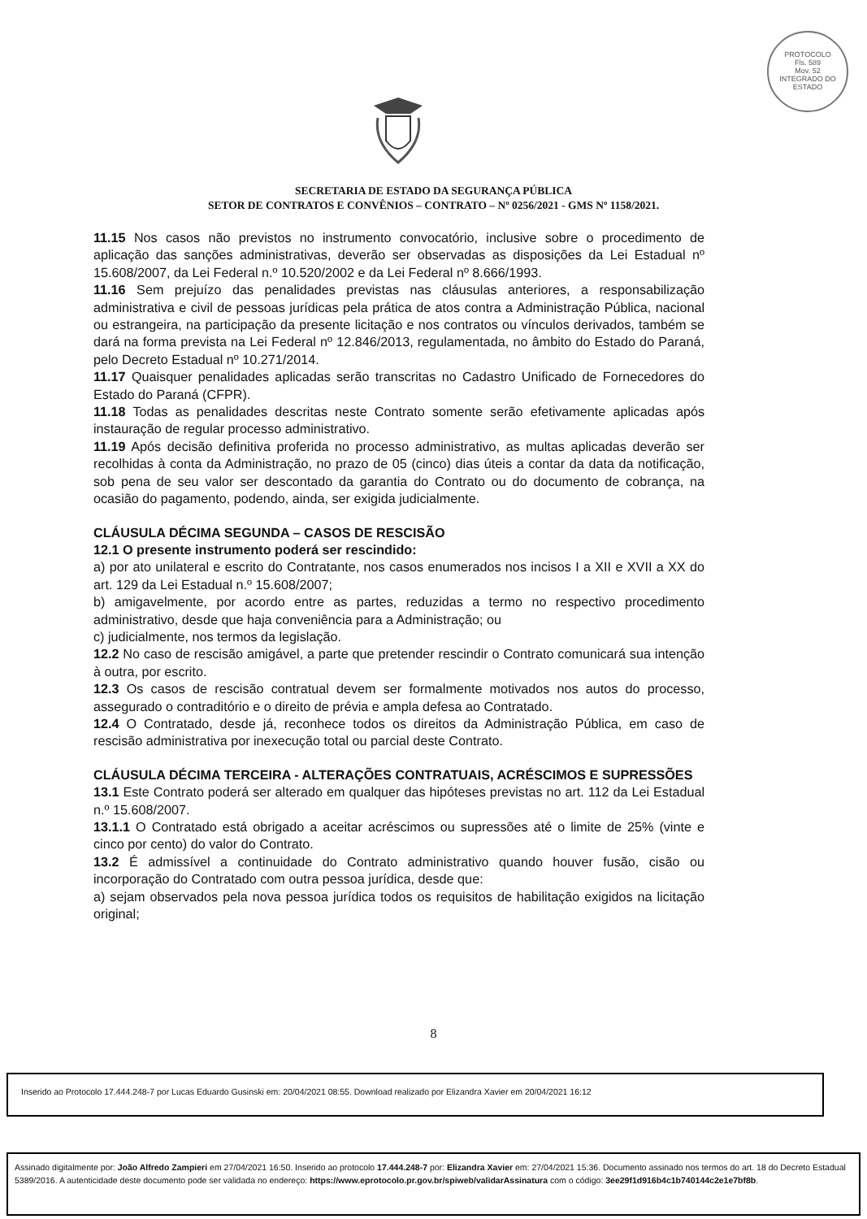PROTOCOLO
Fls. 589
Mov. 52
INTEGRADO DO ESTADO
SECRETARIA DE ESTADO DA SEGURANÇA PÚBLICA
SETOR DE CONTRATOS E CONVÊNIOS – CONTRATO – Nº 0256/2021 - GMS Nº 1158/2021.
11.15 Nos casos não previstos no instrumento convocatório, inclusive sobre o procedimento de aplicação das sanções administrativas, deverão ser observadas as disposições da Lei Estadual nº 15.608/2007, da Lei Federal n.º 10.520/2002 e da Lei Federal nº 8.666/1993.
11.16 Sem prejuízo das penalidades previstas nas cláusulas anteriores, a responsabilização administrativa e civil de pessoas jurídicas pela prática de atos contra a Administração Pública, nacional ou estrangeira, na participação da presente licitação e nos contratos ou vínculos derivados, também se dará na forma prevista na Lei Federal nº 12.846/2013, regulamentada, no âmbito do Estado do Paraná, pelo Decreto Estadual nº 10.271/2014.
11.17 Quaisquer penalidades aplicadas serão transcritas no Cadastro Unificado de Fornecedores do Estado do Paraná (CFPR).
11.18 Todas as penalidades descritas neste Contrato somente serão efetivamente aplicadas após instauração de regular processo administrativo.
11.19 Após decisão definitiva proferida no processo administrativo, as multas aplicadas deverão ser recolhidas à conta da Administração, no prazo de 05 (cinco) dias úteis a contar da data da notificação, sob pena de seu valor ser descontado da garantia do Contrato ou do documento de cobrança, na ocasião do pagamento, podendo, ainda, ser exigida judicialmente.
CLÁUSULA DÉCIMA SEGUNDA – CASOS DE RESCISÃO
12.1 O presente instrumento poderá ser rescindido:
a) por ato unilateral e escrito do Contratante, nos casos enumerados nos incisos I a XII e XVII a XX do art. 129 da Lei Estadual n.º 15.608/2007;
b) amigavelmente, por acordo entre as partes, reduzidas a termo no respectivo procedimento administrativo, desde que haja conveniência para a Administração; ou
c) judicialmente, nos termos da legislação.
12.2 No caso de rescisão amigável, a parte que pretender rescindir o Contrato comunicará sua intenção à outra, por escrito.
12.3 Os casos de rescisão contratual devem ser formalmente motivados nos autos do processo, assegurado o contraditório e o direito de prévia e ampla defesa ao Contratado.
12.4 O Contratado, desde já, reconhece todos os direitos da Administração Pública, em caso de rescisão administrativa por inexecução total ou parcial deste Contrato.
CLÁUSULA DÉCIMA TERCEIRA - ALTERAÇÕES CONTRATUAIS, ACRÉSCIMOS E SUPRESSÕES
13.1 Este Contrato poderá ser alterado em qualquer das hipóteses previstas no art. 112 da Lei Estadual n.º 15.608/2007.
13.1.1 O Contratado está obrigado a aceitar acréscimos ou supressões até o limite de 25% (vinte e cinco por cento) do valor do Contrato.
13.2 É admissível a continuidade do Contrato administrativo quando houver fusão, cisão ou incorporação do Contratado com outra pessoa jurídica, desde que:
a) sejam observados pela nova pessoa jurídica todos os requisitos de habilitação exigidos na licitação original;
8
Inserido ao Protocolo 17.444.248-7 por Lucas Eduardo Gusinski em: 20/04/2021 08:55. Download realizado por Elizandra Xavier em 20/04/2021 16:12
Assinado digitalmente por: João Alfredo Zampieri em 27/04/2021 16:50. Inserido ao protocolo 17.444.248-7 por: Elizandra Xavier em: 27/04/2021 15:36. Documento assinado nos termos do art. 18 do Decreto Estadual 5389/2016. A autenticidade deste documento pode ser validada no endereço: https://www.eprotocolo.pr.gov.br/spiweb/validarAssinatura com o código: 3ee29f1d916b4c1b740144c2e1e7bf8b.